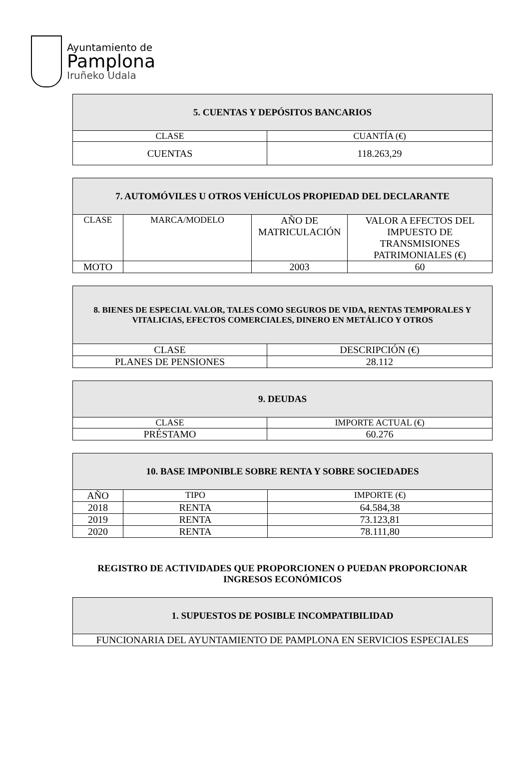Ayuntamiento de
Pamplona
Iruñeko Udala
| 5. CUENTAS Y DEPÓSITOS BANCARIOS | |
| --- | --- |
| CLASE | CUANTÍA (€) |
| CUENTAS | 118.263,29 |
| 7. AUTOMÓVILES U OTROS VEHÍCULOS PROPIEDAD DEL DECLARANTE | | | |
| --- | --- | --- | --- |
| CLASE | MARCA/MODELO | AÑO DE MATRICULACIÓN | VALOR A EFECTOS DEL IMPUESTO DE TRANSMISIONES PATRIMONIALES (€) |
| MOTO | | 2003 | 60 |
| 8. BIENES DE ESPECIAL VALOR, TALES COMO SEGUROS DE VIDA, RENTAS TEMPORALES Y VITALICIAS, EFECTOS COMERCIALES, DINERO EN METÁLICO Y OTROS | |
| --- | --- |
| CLASE | DESCRIPCIÓN (€) |
| PLANES DE PENSIONES | 28.112 |
| 9. DEUDAS | |
| --- | --- |
| CLASE | IMPORTE ACTUAL (€) |
| PRÉSTAMO | 60.276 |
| 10. BASE IMPONIBLE SOBRE RENTA Y SOBRE SOCIEDADES | | |
| --- | --- | --- |
| AÑO | TIPO | IMPORTE (€) |
| 2018 | RENTA | 64.584,38 |
| 2019 | RENTA | 73.123,81 |
| 2020 | RENTA | 78.111,80 |
REGISTRO DE ACTIVIDADES QUE PROPORCIONEN O PUEDAN PROPORCIONAR INGRESOS ECONÓMICOS
| 1. SUPUESTOS DE POSIBLE INCOMPATIBILIDAD |
| --- |
| FUNCIONARIA DEL AYUNTAMIENTO DE PAMPLONA EN SERVICIOS ESPECIALES |